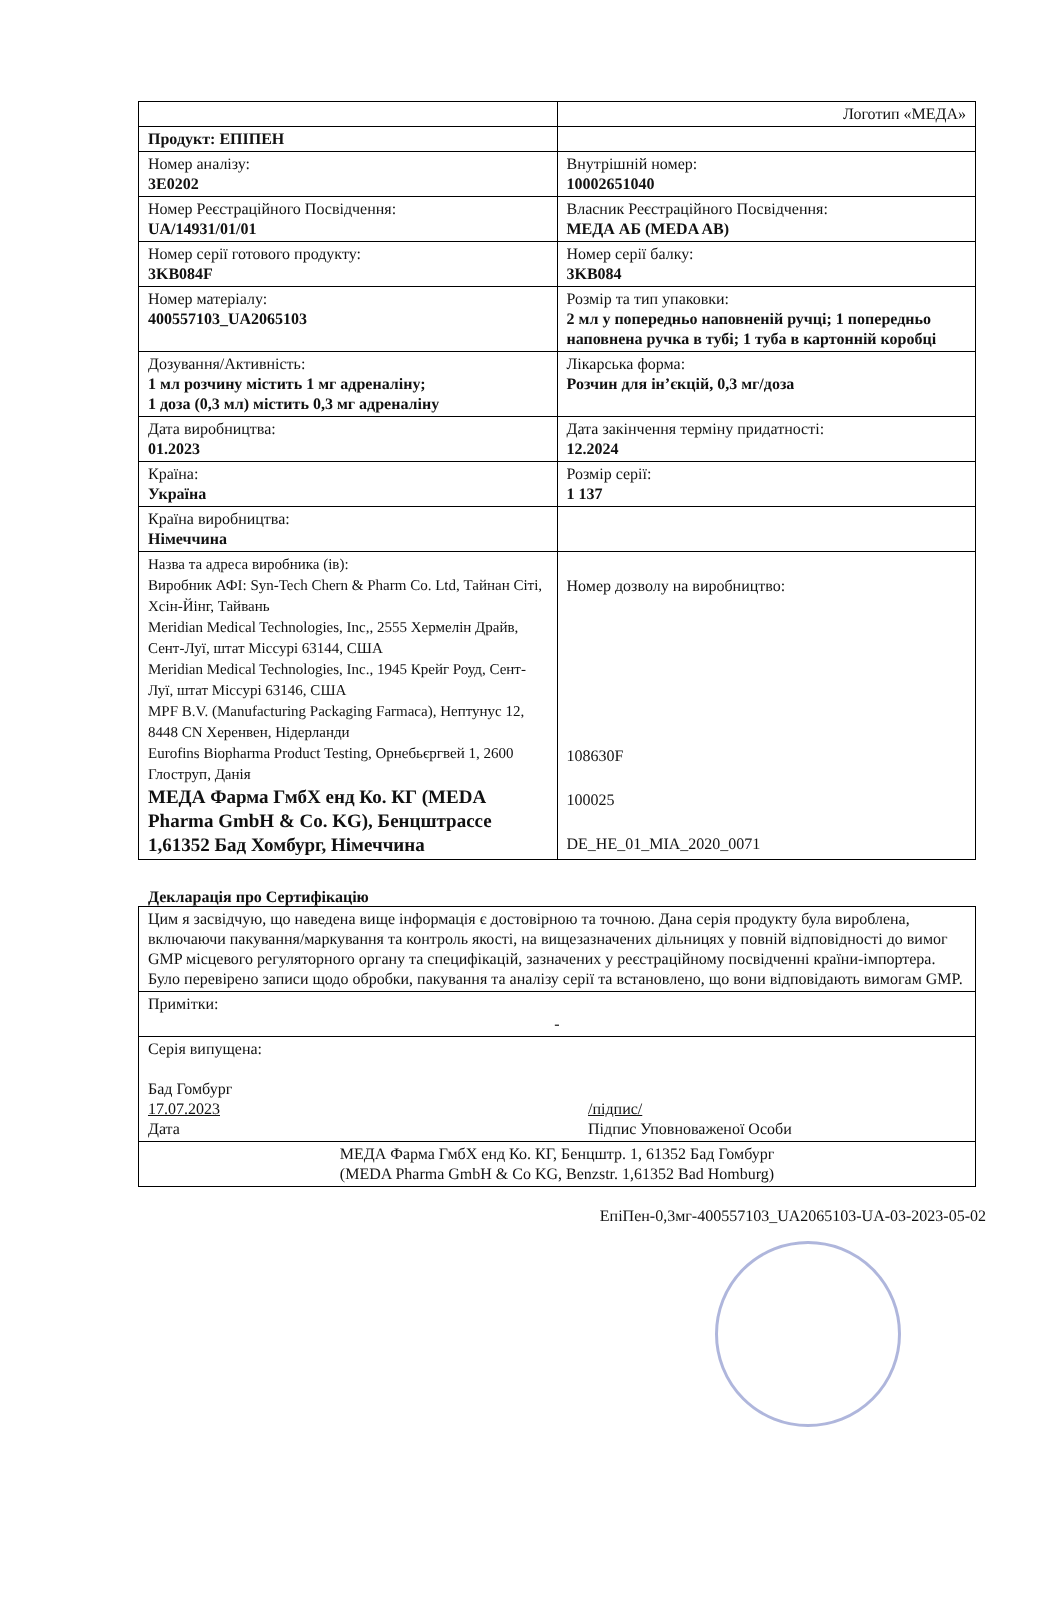| | Логотип «МЕДА» |
| Продукт: ЕПІПЕН | |
| Номер аналізу: 3E0202 | Внутрішній номер: 10002651040 |
| Номер Реєстраційного Посвідчення: UA/14931/01/01 | Власник Реєстраційного Посвідчення: МЕДА АБ (MEDA AB) |
| Номер серії готового продукту: 3KB084F | Номер серії балку: 3KB084 |
| Номер матеріалу: 400557103_UA2065103 | Розмір та тип упаковки: 2 мл у попередньо наповненій ручці; 1 попередньо наповнена ручка в тубі; 1 туба в картонній коробці |
| Дозування/Активність: 1 мл розчину містить 1 мг адреналіну; 1 доза (0,3 мл) містить 0,3 мг адреналіну | Лікарська форма: Розчин для ін’єкцій, 0,3 мг/доза |
| Дата виробництва: 01.2023 | Дата закінчення терміну придатності: 12.2024 |
| Країна: Україна | Розмір серії: 1 137 |
| Країна виробництва: Німеччина | |
| Назва та адреса виробника (ів): Виробник АФІ: Syn-Tech Chern & Pharm Co. Ltd, Тайнан Сіті, Хсін-Йінг, Тайвань Meridian Medical Technologies, Inc,, 2555 Хермелін Драйв, Сент-Луї, штат Міссурі 63144, США Meridian Medical Technologies, Inc., 1945 Крейг Роуд, Сент-Луї, штат Міссурі 63146, США MPF B.V. (Manufacturing Packaging Farmaca), Нептунус 12, 8448 CN Херенвен, Нідерланди Eurofins Biopharma Product Testing, Орнебьєргвей 1, 2600 Глоструп, Данія МЕДА Фарма ГмбХ енд Ко. КГ (MEDA Pharma GmbH & Co. KG), Бенцштрассе 1,61352 Бад Хомбург, Німеччина | Номер дозволу на виробництво: 108630F 100025 DE_HE_01_MIA_2020_0071 |
Декларація про Сертифікацію
| Цим я засвідчую, що наведена вище інформація є достовірною та точною. Дана серія продукту була вироблена, включаючи пакування/маркування та контроль якості, на вищезазначених дільницях у повній відповідності до вимог GMP місцевого регуляторного органу та специфікацій, зазначених у реєстраційному посвідченні країни-імпортера. Було перевірено записи щодо обробки, пакування та аналізу серії та встановлено, що вони відповідають вимогам GMP. |
| Примітки: - |
| Серія випущена: Бад Гомбург 17.07.2023 Дата /підпис/ Підпис Уповноваженої Особи |
| МЕДА Фарма ГмбХ енд Ко. КГ, Бенцштр. 1, 61352 Бад Гомбург (MEDA Pharma GmbH & Co KG, Benzstr. 1,61352 Bad Homburg) |
ЕпіПен-0,3мг-400557103_UA2065103-UA-03-2023-05-02